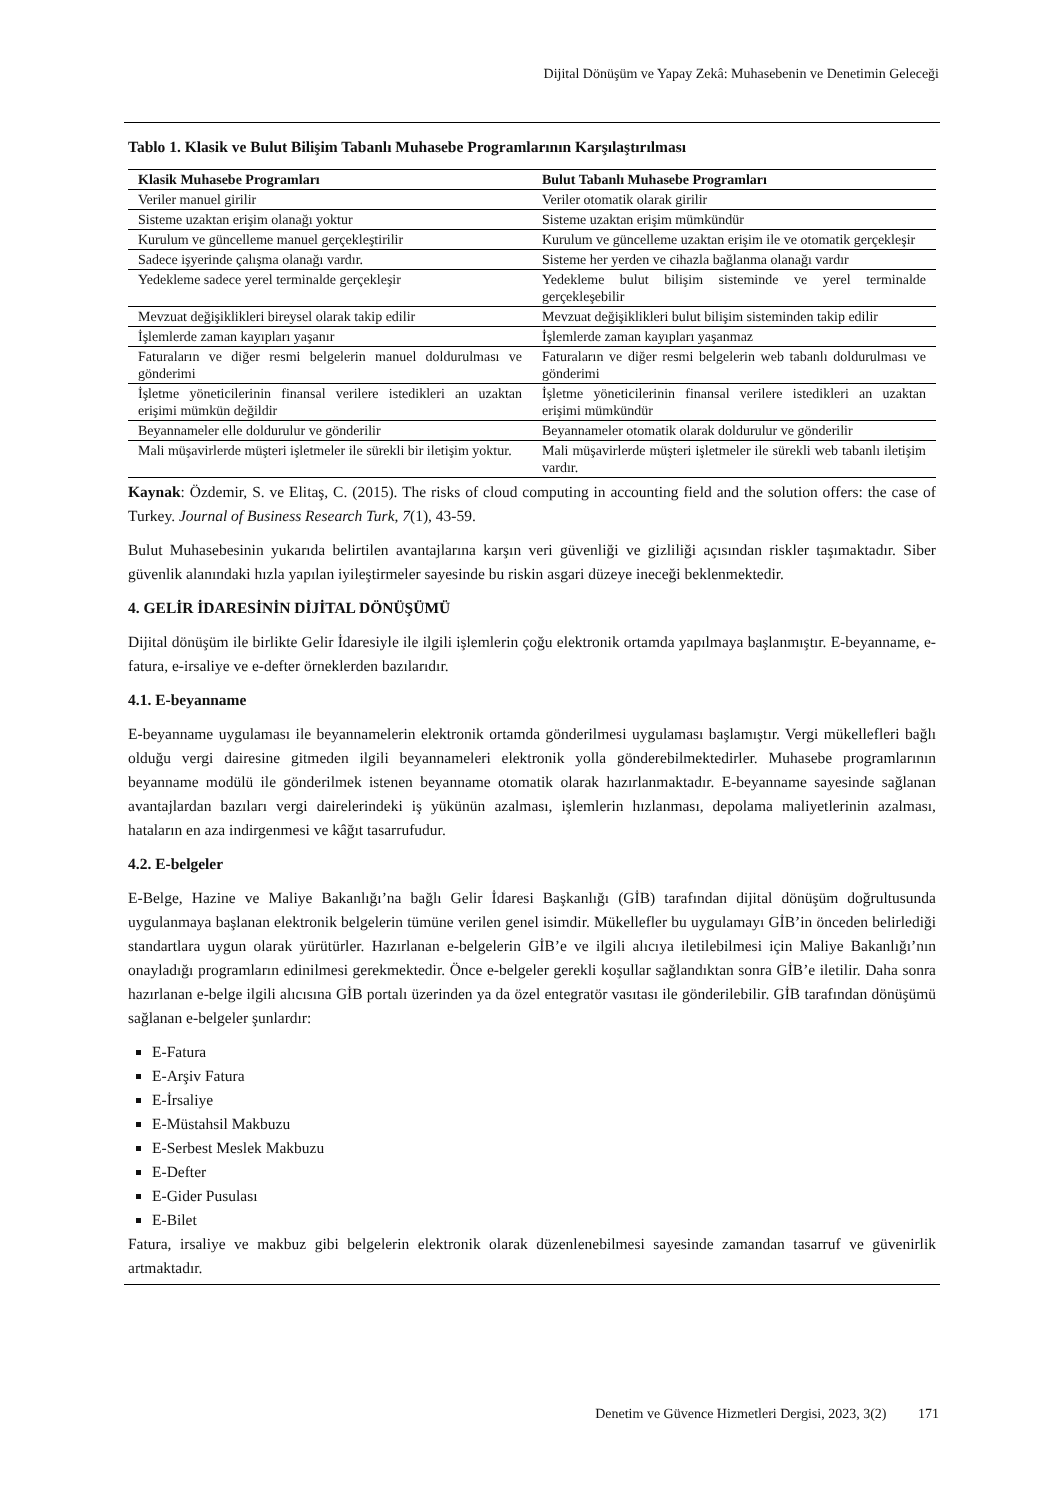Dijital Dönüşüm ve Yapay Zekâ: Muhasebenin ve Denetimin Geleceği
Tablo 1. Klasik ve Bulut Bilişim Tabanlı Muhasebe Programlarının Karşılaştırılması
| Klasik Muhasebe Programları | Bulut Tabanlı Muhasebe Programları |
| --- | --- |
| Veriler manuel girilir | Veriler otomatik olarak girilir |
| Sisteme uzaktan erişim olanağı yoktur | Sisteme uzaktan erişim mümkündür |
| Kurulum ve güncelleme manuel gerçekleştirilir | Kurulum ve güncelleme uzaktan erişim ile ve otomatik gerçekleşir |
| Sadece işyerinde çalışma olanağı vardır. | Sisteme her yerden ve cihazla bağlanma olanağı vardır |
| Yedekleme sadece yerel terminalde gerçekleşir | Yedekleme bulut bilişim sisteminde ve yerel terminalde gerçekleşebilir |
| Mevzuat değişiklikleri bireysel olarak takip edilir | Mevzuat değişiklikleri bulut bilişim sisteminden takip edilir |
| İşlemlerde zaman kayıpları yaşanır | İşlemlerde zaman kayıpları yaşanmaz |
| Faturaların ve diğer resmi belgelerin manuel doldurulması ve gönderimi | Faturaların ve diğer resmi belgelerin web tabanlı doldurulması ve gönderimi |
| İşletme yöneticilerinin finansal verilere istedikleri an uzaktan erişimi mümkün değildir | İşletme yöneticilerinin finansal verilere istedikleri an uzaktan erişimi mümkündür |
| Beyannameler elle doldurulur ve gönderilir | Beyannameler otomatik olarak doldurulur ve gönderilir |
| Mali müşavirlerde müşteri işletmeler ile sürekli bir iletişim yoktur. | Mali müşavirlerde müşteri işletmeler ile sürekli web tabanlı iletişim vardır. |
Kaynak: Özdemir, S. ve Elitaş, C. (2015). The risks of cloud computing in accounting field and the solution offers: the case of Turkey. Journal of Business Research Turk, 7(1), 43-59.
Bulut Muhasebesinin yukarıda belirtilen avantajlarına karşın veri güvenliği ve gizliliği açısından riskler taşımaktadır. Siber güvenlik alanındaki hızla yapılan iyileştirmeler sayesinde bu riskin asgari düzeye ineceği beklenmektedir.
4. GELİR İDARESİNİN DİJİTAL DÖNÜŞÜMÜ
Dijital dönüşüm ile birlikte Gelir İdaresiyle ile ilgili işlemlerin çoğu elektronik ortamda yapılmaya başlanmıştır. E-beyanname, e-fatura, e-irsaliye ve e-defter örneklerden bazılarıdır.
4.1. E-beyanname
E-beyanname uygulaması ile beyannamelerin elektronik ortamda gönderilmesi uygulaması başlamıştır. Vergi mükellefleri bağlı olduğu vergi dairesine gitmeden ilgili beyannameleri elektronik yolla gönderebilmektedirler. Muhasebe programlarının beyanname modülü ile gönderilmek istenen beyanname otomatik olarak hazırlanmaktadır. E-beyanname sayesinde sağlanan avantajlardan bazıları vergi dairelerindeki iş yükünün azalması, işlemlerin hızlanması, depolama maliyetlerinin azalması, hataların en aza indirgenmesi ve kâğıt tasarrufudur.
4.2. E-belgeler
E-Belge, Hazine ve Maliye Bakanlığı’na bağlı Gelir İdaresi Başkanlığı (GİB) tarafından dijital dönüşüm doğrultusunda uygulanmaya başlanan elektronik belgelerin tümüne verilen genel isimdir. Mükellefler bu uygulamayı GİB’in önceden belirlediği standartlara uygun olarak yürütürler. Hazırlanan e-belgelerin GİB’e ve ilgili alıcıya iletilebilmesi için Maliye Bakanlığı’nın onayladığı programların edinilmesi gerekmektedir. Önce e-belgeler gerekli koşullar sağlandıktan sonra GİB’e iletilir. Daha sonra hazırlanan e-belge ilgili alıcısına GİB portalı üzerinden ya da özel entegratör vasıtası ile gönderilebilir. GİB tarafından dönüşümü sağlanan e-belgeler şunlardır:
E-Fatura
E-Arşiv Fatura
E-İrsaliye
E-Müstahsil Makbuzu
E-Serbest Meslek Makbuzu
E-Defter
E-Gider Pusulası
E-Bilet
Fatura, irsaliye ve makbuz gibi belgelerin elektronik olarak düzenlenebilmesi sayesinde zamandan tasarruf ve güvenirlik artmaktadır.
Denetim ve Güvence Hizmetleri Dergisi, 2023, 3(2) 171